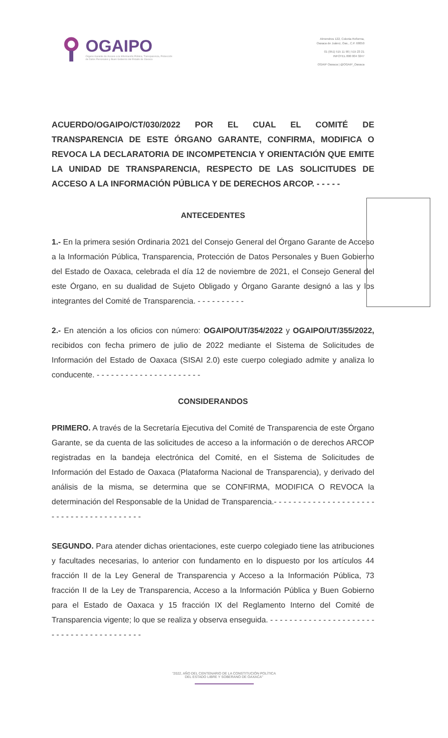OGAIPO
Órgano Garante de Acceso a la Información Pública, Transparencia, Protección de Datos Personales y Buen Gobierno del Estado de Oaxaca
Almendros 122, Colonia Reforma,
Oaxaca de Juárez, Oax., C.P. 68050
01 (951) 515 11 90 | 515 23 21
INFOTEL 800 004 3247
OGAIP Oaxaca | @OGAIP_Oaxaca
ACUERDO/OGAIPO/CT/030/2022 POR EL CUAL EL COMITÉ DE TRANSPARENCIA DE ESTE ÓRGANO GARANTE, CONFIRMA, MODIFICA O REVOCA LA DECLARATORIA DE INCOMPETENCIA Y ORIENTACIÓN QUE EMITE LA UNIDAD DE TRANSPARENCIA, RESPECTO DE LAS SOLICITUDES DE ACCESO A LA INFORMACIÓN PÚBLICA Y DE DERECHOS ARCOP. - - - - -
ANTECEDENTES
1.- En la primera sesión Ordinaria 2021 del Consejo General del Órgano Garante de Acceso a la Información Pública, Transparencia, Protección de Datos Personales y Buen Gobierno del Estado de Oaxaca, celebrada el día 12 de noviembre de 2021, el Consejo General del este Órgano, en su dualidad de Sujeto Obligado y Órgano Garante designó a las y los integrantes del Comité de Transparencia. - - - - - - - - - -
2.- En atención a los oficios con número: OGAIPO/UT/354/2022 y OGAIPO/UT/355/2022, recibidos con fecha primero de julio de 2022 mediante el Sistema de Solicitudes de Información del Estado de Oaxaca (SISAI 2.0) este cuerpo colegiado admite y analiza lo conducente. - - - - - - - - - - - - - - - - - - - - - -
CONSIDERANDOS
PRIMERO. A través de la Secretaría Ejecutiva del Comité de Transparencia de este Órgano Garante, se da cuenta de las solicitudes de acceso a la información o de derechos ARCOP registradas en la bandeja electrónica del Comité, en el Sistema de Solicitudes de Información del Estado de Oaxaca (Plataforma Nacional de Transparencia), y derivado del análisis de la misma, se determina que se CONFIRMA, MODIFICA O REVOCA la determinación del Responsable de la Unidad de Transparencia.- - - - - - - - - - - - - - - - - - - - - - - - - - - - - - - - - - - - - - - -
SEGUNDO. Para atender dichas orientaciones, este cuerpo colegiado tiene las atribuciones y facultades necesarias, lo anterior con fundamento en lo dispuesto por los artículos 44 fracción II de la Ley General de Transparencia y Acceso a la Información Pública, 73 fracción II de la Ley de Transparencia, Acceso a la Información Pública y Buen Gobierno para el Estado de Oaxaca y 15 fracción IX del Reglamento Interno del Comité de Transparencia vigente; lo que se realiza y observa enseguida. - - - - - - - - - - - - - - - - - - - - - - - - - - - - - - - - - - - - - - - - -
"2022, AÑO DEL CENTENARIO DE LA CONSTITUCIÓN POLÍTICA
DEL ESTADO LIBRE Y SOBERANO DE OAXACA"